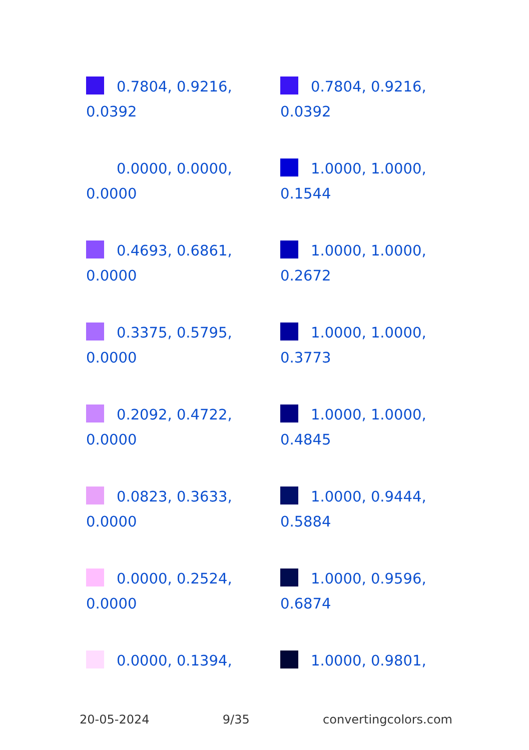0.7804, 0.9216, 0.0392
0.7804, 0.9216, 0.0392
0.0000, 0.0000, 0.0000
1.0000, 1.0000, 0.1544
0.4693, 0.6861, 0.0000
1.0000, 1.0000, 0.2672
0.3375, 0.5795, 0.0000
1.0000, 1.0000, 0.3773
0.2092, 0.4722, 0.0000
1.0000, 1.0000, 0.4845
0.0823, 0.3633, 0.0000
1.0000, 0.9444, 0.5884
0.0000, 0.2524, 0.0000
1.0000, 0.9596, 0.6874
0.0000, 0.1394,
1.0000, 0.9801,
20-05-2024 9/35 convertingcolors.com